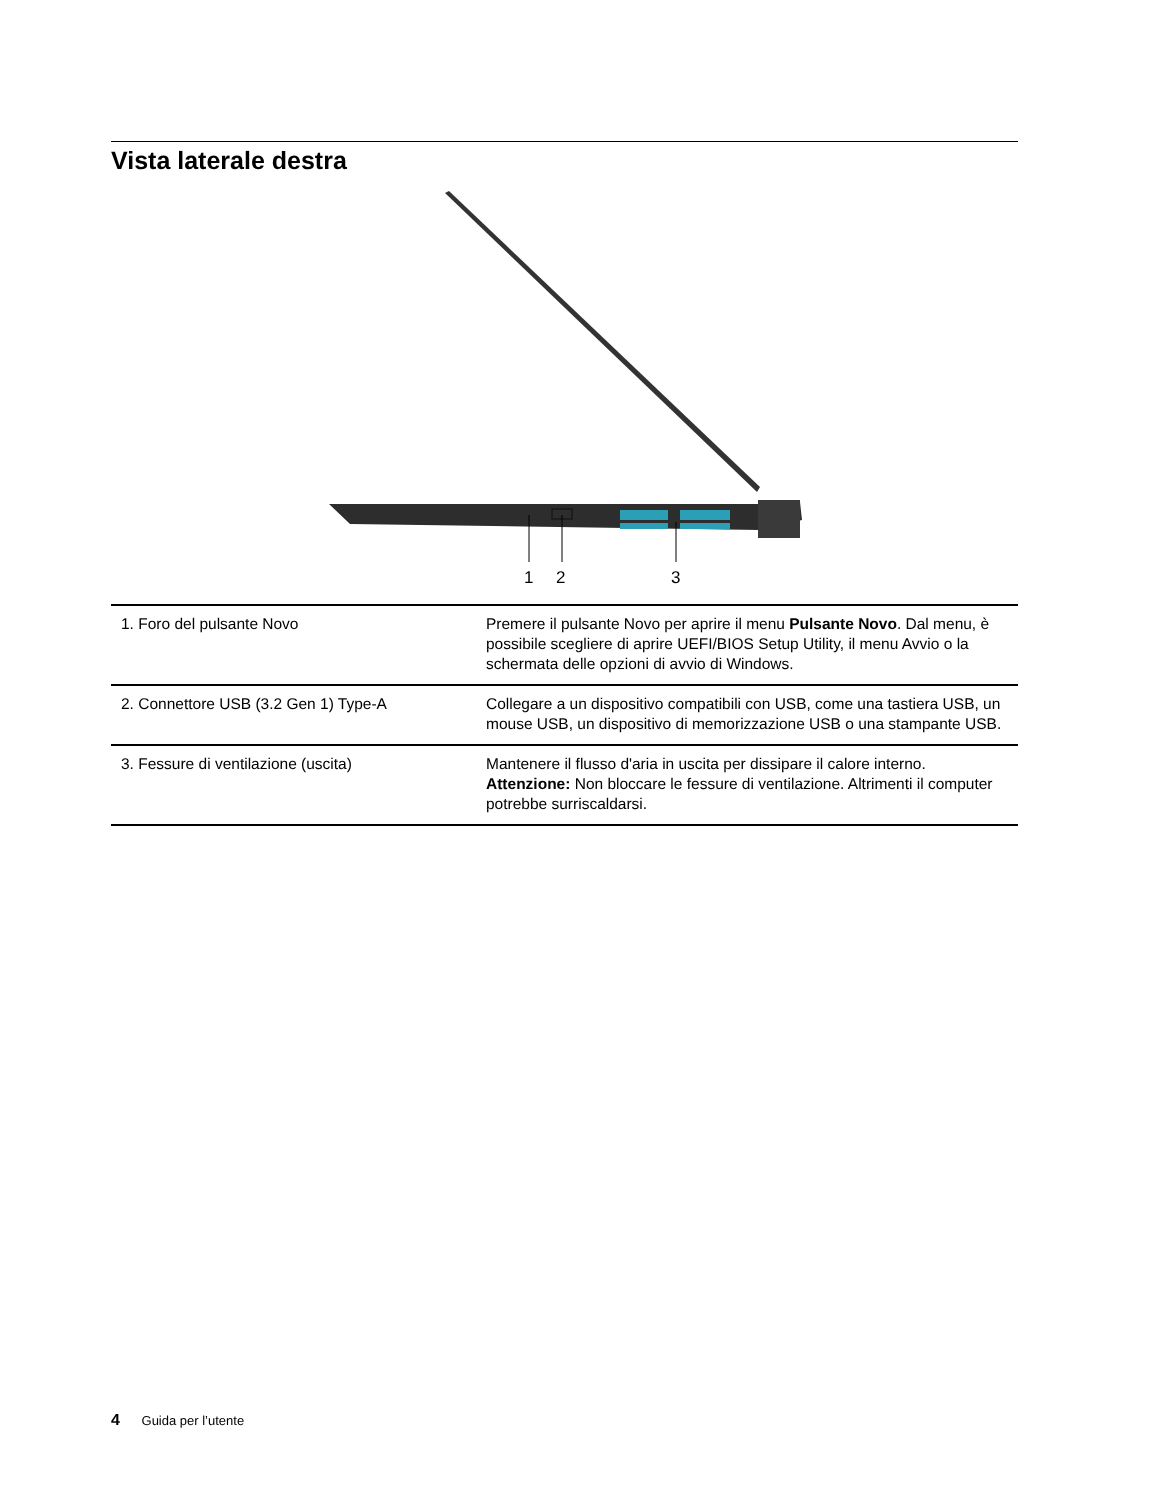Vista laterale destra
1
2
3
| 1. Foro del pulsante Novo | Premere il pulsante Novo per aprire il menu Pulsante Novo . Dal menu, è possibile scegliere di aprire UEFI/BIOS Setup Utility, il menu Avvio o la schermata delle opzioni di avvio di Windows. |
| 2. Connettore USB (3.2 Gen 1) Type-A | Collegare a un dispositivo compatibili con USB, come una tastiera USB, un mouse USB, un dispositivo di memorizzazione USB o una stampante USB. |
| 3. Fessure di ventilazione (uscita) | Mantenere il flusso d'aria in uscita per dissipare il calore interno. Attenzione: Non bloccare le fessure di ventilazione. Altrimenti il computer potrebbe surriscaldarsi. |
4 Guida per l’utente